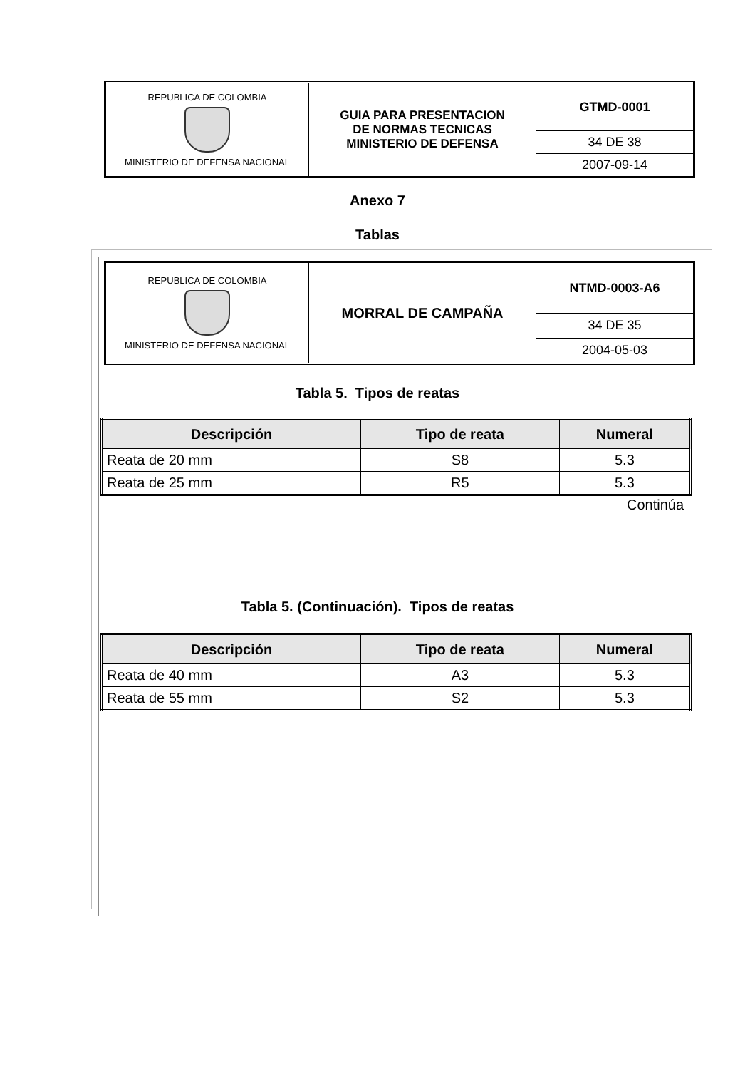| REPUBLICA DE COLOMBIA MINISTERIO DE DEFENSA NACIONAL | GUIA PARA PRESENTACION DE NORMAS TECNICAS MINISTERIO DE DEFENSA | GTMD-0001 |
| | | 34 DE 38 |
| | | 2007-09-14 |
Anexo 7
Tablas
| REPUBLICA DE COLOMBIA MINISTERIO DE DEFENSA NACIONAL | MORRAL DE CAMPAÑA | NTMD-0003-A6 |
| | | 34 DE 35 |
| | | 2004-05-03 |
Tabla 5. Tipos de reatas
| Descripción | Tipo de reata | Numeral |
| --- | --- | --- |
| Reata de 20 mm | S8 | 5.3 |
| Reata de 25 mm | R5 | 5.3 |
Continúa
Tabla 5. (Continuación). Tipos de reatas
| Descripción | Tipo de reata | Numeral |
| --- | --- | --- |
| Reata de 40 mm | A3 | 5.3 |
| Reata de 55 mm | S2 | 5.3 |